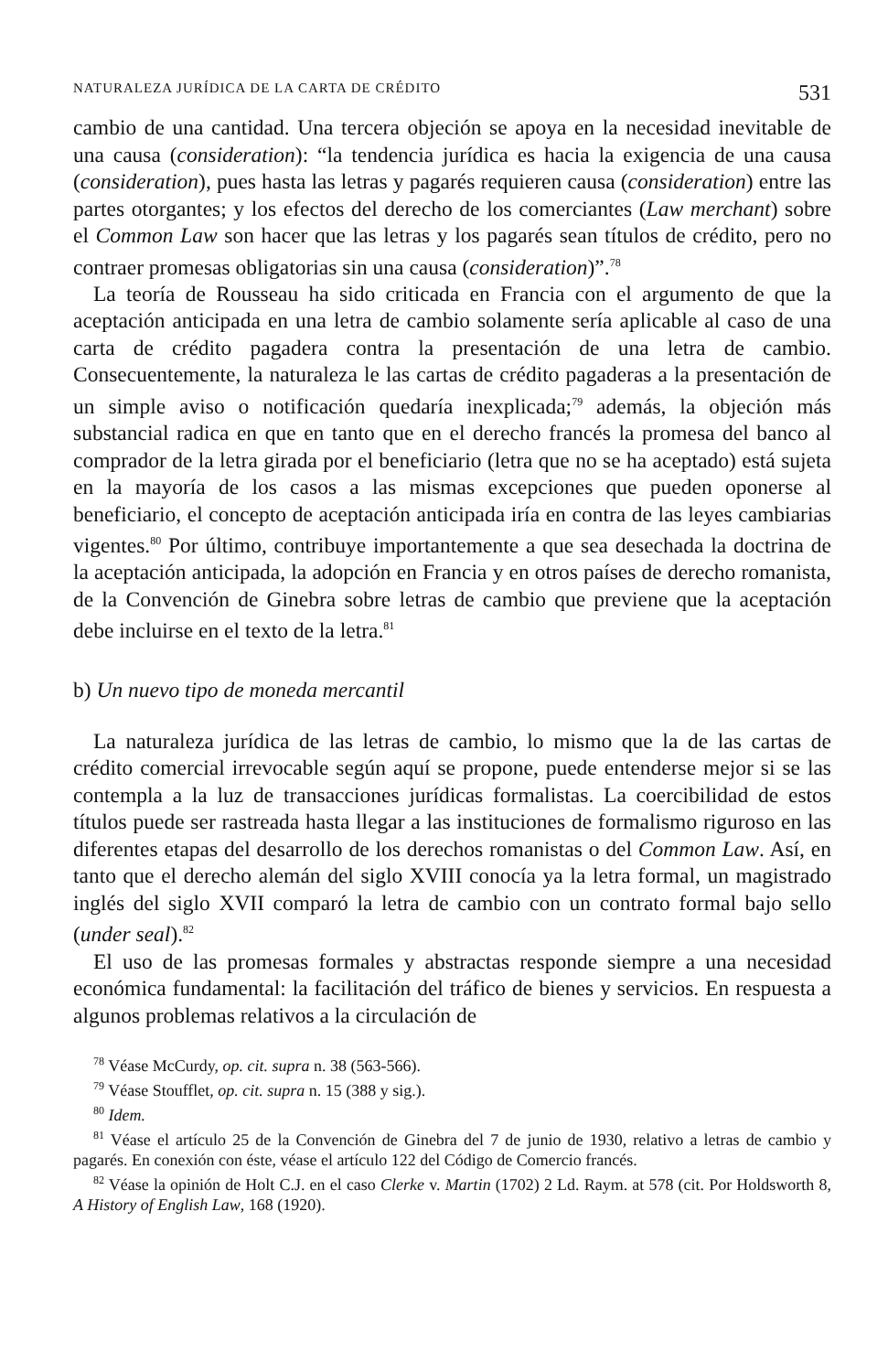NATURALEZA JURÍDICA DE LA CARTA DE CRÉDITO 531
cambio de una cantidad. Una tercera objeción se apoya en la necesidad inevitable de una causa (consideration): “la tendencia jurídica es hacia la exigencia de una causa (consideration), pues hasta las letras y pagarés requieren causa (consideration) entre las partes otorgantes; y los efectos del derecho de los comerciantes (Law merchant) sobre el Common Law son hacer que las letras y los pagarés sean títulos de crédito, pero no contraer promesas obligatorias sin una causa (consideration)”.<sup>78</sup>
La teoría de Rousseau ha sido criticada en Francia con el argumento de que la aceptación anticipada en una letra de cambio solamente sería aplicable al caso de una carta de crédito pagadera contra la presentación de una letra de cambio. Consecuentemente, la naturaleza le las cartas de crédito pagaderas a la presentación de un simple aviso o notificación quedaría inexplicada;<sup>79</sup> además, la objeción más substancial radica en que en tanto que en el derecho francés la promesa del banco al comprador de la letra girada por el beneficiario (letra que no se ha aceptado) está sujeta en la mayoría de los casos a las mismas excepciones que pueden oponerse al beneficiario, el concepto de aceptación anticipada iría en contra de las leyes cambiarias vigentes.<sup>80</sup> Por último, contribuye importantemente a que sea desechada la doctrina de la aceptación anticipada, la adopción en Francia y en otros países de derecho romanista, de la Convención de Ginebra sobre letras de cambio que previene que la aceptación debe incluirse en el texto de la letra.<sup>81</sup>
b) Un nuevo tipo de moneda mercantil
La naturaleza jurídica de las letras de cambio, lo mismo que la de las cartas de crédito comercial irrevocable según aquí se propone, puede entenderse mejor si se las contempla a la luz de transacciones jurídicas formalistas. La coercibilidad de estos títulos puede ser rastreada hasta llegar a las instituciones de formalismo riguroso en las diferentes etapas del desarrollo de los derechos romanistas o del Common Law. Así, en tanto que el derecho alemán del siglo XVIII conocía ya la letra formal, un magistrado inglés del siglo XVII comparó la letra de cambio con un contrato formal bajo sello (under seal).<sup>82</sup>
El uso de las promesas formales y abstractas responde siempre a una necesidad económica fundamental: la facilitación del tráfico de bienes y servicios. En respuesta a algunos problemas relativos a la circulación de
<sup>78</sup> Véase McCurdy, op. cit. supra n. 38 (563-566).
<sup>79</sup> Véase Stoufflet, op. cit. supra n. 15 (388 y sig.).
<sup>80</sup> Idem.
<sup>81</sup> Véase el artículo 25 de la Convención de Ginebra del 7 de junio de 1930, relativo a letras de cambio y pagarés. En conexión con éste, véase el artículo 122 del Código de Comercio francés.
<sup>82</sup> Véase la opinión de Holt C.J. en el caso Clerke v. Martin (1702) 2 Ld. Raym. at 578 (cit. Por Holdsworth 8, A History of English Law, 168 (1920).